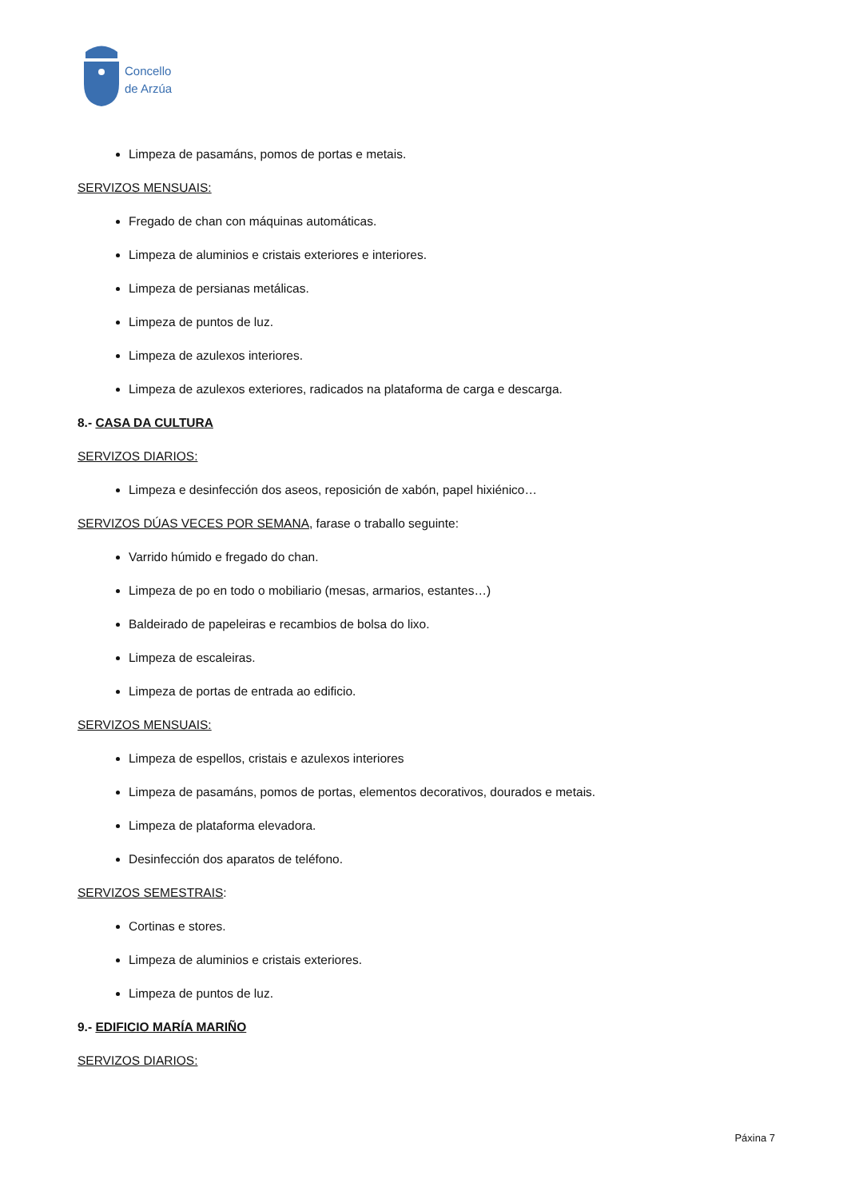Concello
de Arzúa
Limpeza de pasamáns, pomos de portas e metais.
SERVIZOS MENSUAIS:
Fregado de chan con máquinas automáticas.
Limpeza de aluminios e cristais exteriores e interiores.
Limpeza de persianas metálicas.
Limpeza de puntos de luz.
Limpeza de azulexos interiores.
Limpeza de azulexos exteriores, radicados na plataforma de carga e descarga.
8.- CASA DA CULTURA
SERVIZOS DIARIOS:
Limpeza e desinfección dos aseos, reposición de xabón, papel hixiénico…
SERVIZOS DÚAS VECES POR SEMANA, farase o traballo seguinte:
Varrido húmido e fregado do chan.
Limpeza de po en todo o mobiliario (mesas, armarios, estantes…)
Baldeirado de papeleiras e recambios de bolsa do lixo.
Limpeza de escaleiras.
Limpeza de portas de entrada ao edificio.
SERVIZOS MENSUAIS:
Limpeza de espellos, cristais e azulexos interiores
Limpeza de pasamáns, pomos de portas, elementos decorativos, dourados e metais.
Limpeza de plataforma elevadora.
Desinfección dos aparatos de teléfono.
SERVIZOS SEMESTRAIS:
Cortinas e stores.
Limpeza de aluminios e cristais exteriores.
Limpeza de puntos de luz.
9.- EDIFICIO MARÍA MARIÑO
SERVIZOS DIARIOS:
Páxina 7